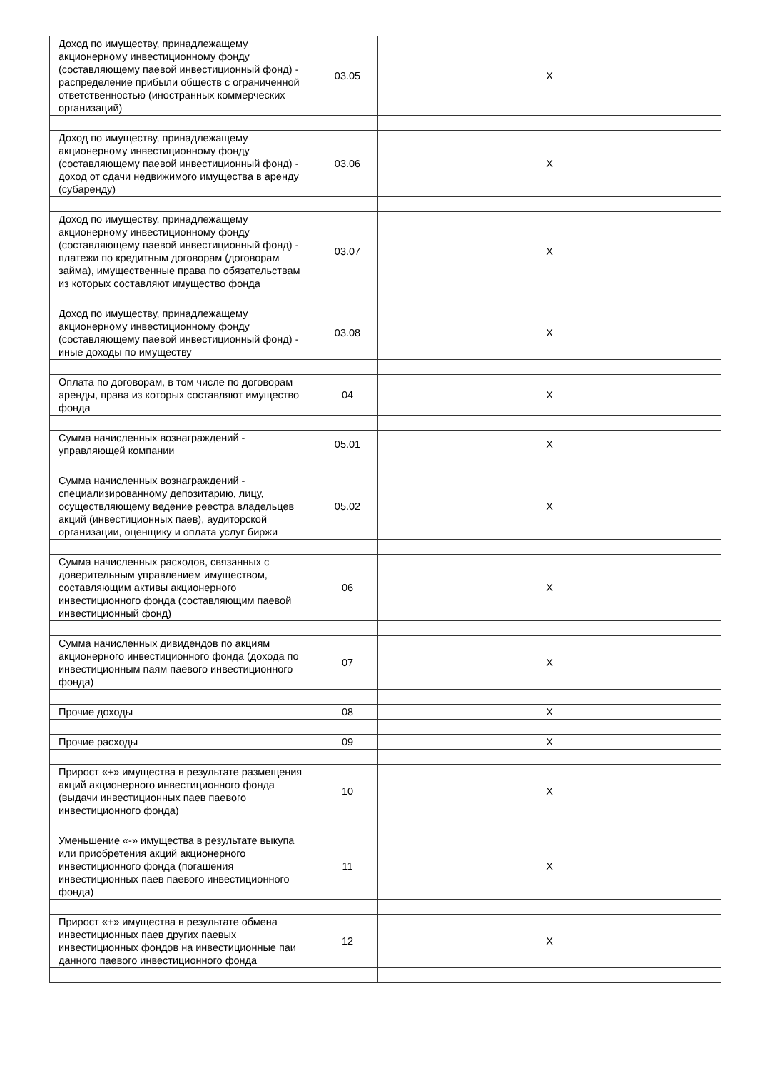| Доход по имуществу, принадлежащему акционерному инвестиционному фонду (составляющему паевой инвестиционный фонд) - распределение прибыли обществ с ограниченной ответственностью (иностранных коммерческих организаций) | 03.05 | X |
| Доход по имуществу, принадлежащему акционерному инвестиционному фонду (составляющему паевой инвестиционный фонд) - доход от сдачи недвижимого имущества в аренду (субаренду) | 03.06 | X |
| Доход по имуществу, принадлежащему акционерному инвестиционному фонду (составляющему паевой инвестиционный фонд) - платежи по кредитным договорам (договорам займа), имущественные права по обязательствам из которых составляют имущество фонда | 03.07 | X |
| Доход по имуществу, принадлежащему акционерному инвестиционному фонду (составляющему паевой инвестиционный фонд) - иные доходы по имуществу | 03.08 | X |
| Оплата по договорам, в том числе по договорам аренды, права из которых составляют имущество фонда | 04 | X |
| Сумма начисленных вознаграждений - управляющей компании | 05.01 | X |
| Сумма начисленных вознаграждений - специализированному депозитарию, лицу, осуществляющему ведение реестра владельцев акций (инвестиционных паев), аудиторской организации, оценщику и оплата услуг биржи | 05.02 | X |
| Сумма начисленных расходов, связанных с доверительным управлением имуществом, составляющим активы акционерного инвестиционного фонда (составляющим паевой инвестиционный фонд) | 06 | X |
| Сумма начисленных дивидендов по акциям акционерного инвестиционного фонда (дохода по инвестиционным паям паевого инвестиционного фонда) | 07 | X |
| Прочие доходы | 08 | X |
| Прочие расходы | 09 | X |
| Прирост «+» имущества в результате размещения акций акционерного инвестиционного фонда (выдачи инвестиционных паев паевого инвестиционного фонда) | 10 | X |
| Уменьшение «-» имущества в результате выкупа или приобретения акций акционерного инвестиционного фонда (погашения инвестиционных паев паевого инвестиционного фонда) | 11 | X |
| Прирост «+» имущества в результате обмена инвестиционных паев других паевых инвестиционных фондов на инвестиционные паи данного паевого инвестиционного фонда | 12 | X |